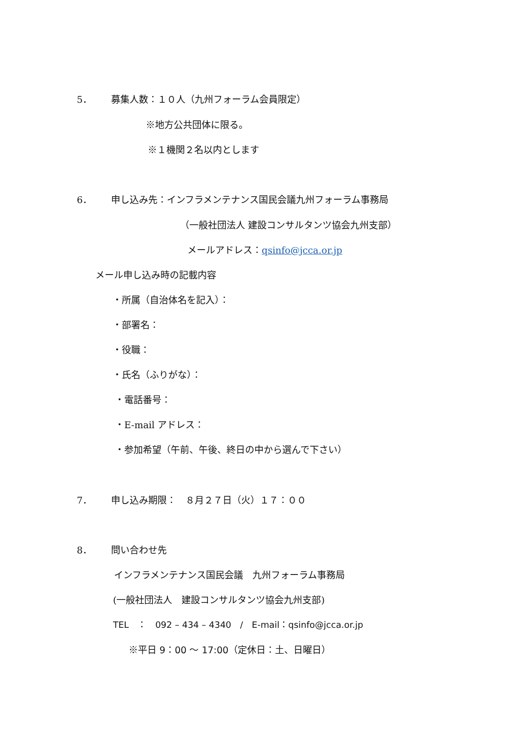5． 募集人数：１０人（九州フォーラム会員限定）
※地方公共団体に限る。
※１機関２名以内とします
6． 申し込み先：インフラメンテナンス国民会議九州フォーラム事務局
（一般社団法人 建設コンサルタンツ協会九州支部）
メールアドレス：qsinfo@jcca.or.jp
メール申し込み時の記載内容
・所属（自治体名を記入）：
・部署名：
・役職：
・氏名（ふりがな）：
・電話番号：
・E-mail アドレス：
・参加希望（午前、午後、終日の中から選んで下さい）
7． 申し込み期限：　８月２７日（火）１７：００
8． 問い合わせ先
インフラメンテナンス国民会議　九州フォーラム事務局
(一般社団法人　建設コンサルタンツ協会九州支部)
TEL　：　092 – 434 – 4340　/　E-mail：qsinfo@jcca.or.jp
※平日 9：00 ～ 17:00（定休日：土、日曜日）